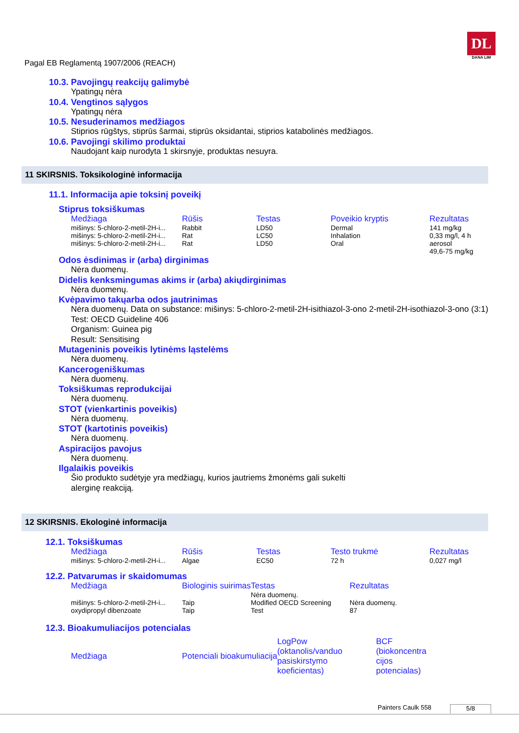Pagal EB Reglamentą 1907/2006 (REACH)
DL
DANA LIM
10.3. Pavojingų reakcijų galimybė
Ypatingų nėra
10.4. Vengtinos sąlygos
Ypatingų nėra
10.5. Nesuderinamos medžiagos
Stiprios rūgštys, stiprūs šarmai, stiprūs oksidantai, stiprios katabolinės medžiagos.
10.6. Pavojingi skilimo produktai
Naudojant kaip nurodyta 1 skirsnyje, produktas nesuyra.
11 SKIRSNIS. Toksikologinė informacija
11.1. Informacija apie toksinį poveikį
Stiprus toksiškumas
| Medžiaga | Rūšis | Testas | Poveikio kryptis | Rezultatas |
| --- | --- | --- | --- | --- |
| mišinys: 5-chloro-2-metil-2H-i... | Rabbit | LD50 | Dermal | 141 mg/kg |
| mišinys: 5-chloro-2-metil-2H-i... | Rat | LC50 | Inhalation | 0,33 mg/l, 4 h |
| mišinys: 5-chloro-2-metil-2H-i... | Rat | LD50 | Oral | aerosol 49,6-75 mg/kg |
Odos ėsdinimas ir (arba) dirginimas
Nėra duomenų.
Didelis kenksmingumas akims ir (arba) akiųdirginimas
Nėra duomenų.
Kvėpavimo takųarba odos jautrinimas
Nėra duomenų. Data on substance: mišinys: 5-chloro-2-metil-2H-isithiazol-3-ono 2-metil-2H-isothiazol-3-ono (3:1)
Test: OECD Guideline 406
Organism: Guinea pig
Result: Sensitising
Mutageninis poveikis lytinėms ląstelėms
Nėra duomenų.
Kancerogeniškumas
Nėra duomenų.
Toksiškumas reprodukcijai
Nėra duomenų.
STOT (vienkartinis poveikis)
Nėra duomenų.
STOT (kartotinis poveikis)
Nėra duomenų.
Aspiracijos pavojus
Nėra duomenų.
Ilgalaikis poveikis
Šio produkto sudėtyje yra medžiagų, kurios jautriems žmonėms gali sukelti
alerginę reakciją.
12 SKIRSNIS. Ekologinė informacija
12.1. Toksiškumas
| Medžiaga | Rūšis | Testas | Testo trukmė | Rezultatas |
| --- | --- | --- | --- | --- |
| mišinys: 5-chloro-2-metil-2H-i... | Algae | EC50 | 72 h | 0,027 mg/l |
12.2. Patvarumas ir skaidomumas
| Medžiaga | Biologinis suirimas | Testas | Rezultatas |
| --- | --- | --- | --- |
| mišinys: 5-chloro-2-metil-2H-i... oxydipropyl dibenzoate | Taip Taip | Nėra duomenų. Modified OECD Screening Test | Nėra duomenų. 87 |
12.3. Bioakumuliacijos potencialas
| Medžiaga | Potenciali bioakumuliacija | LogPow (oktanolis/vanduo pasiskirstymo koeficientas) | BCF (biokoncentra cijos potencialas) |
| --- | --- | --- | --- |
Painters Caulk 558 5/8